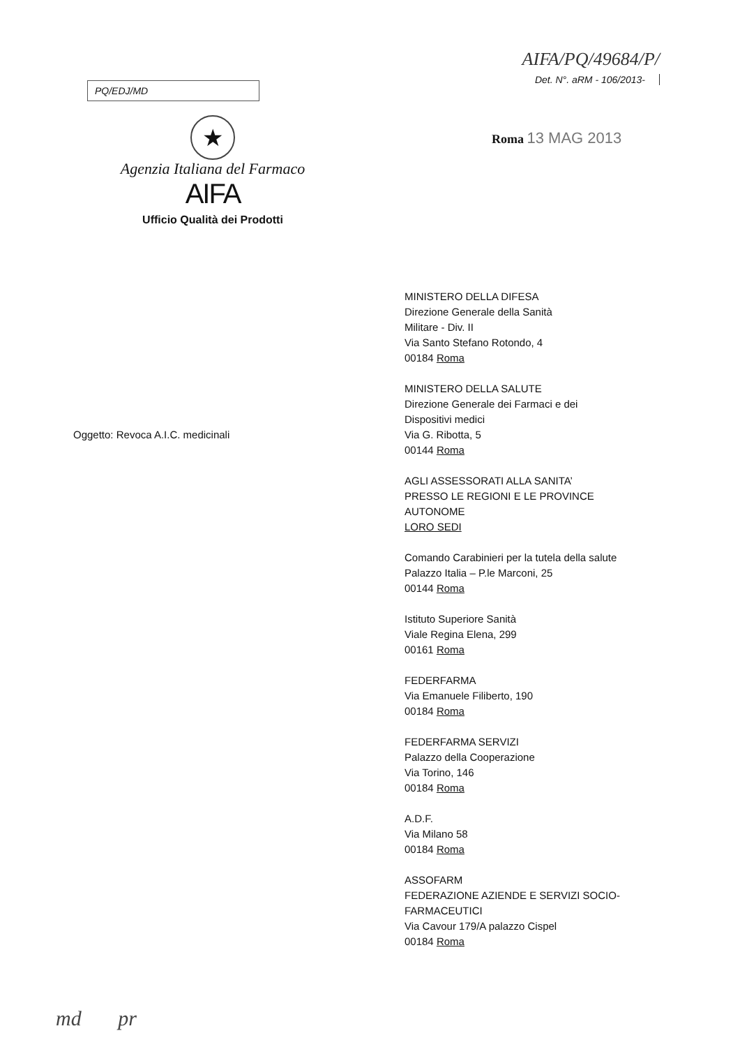PQ/EDJ/MD
AIFA/PQ/49684/P/
Det. N°. aRM - 106/2013-
★
Agenzia Italiana del Farmaco
AIFA
Ufficio Qualità dei Prodotti
Roma 13 MAG 2013
Oggetto: Revoca A.I.C. medicinali
MINISTERO DELLA DIFESA
Direzione Generale della Sanità
Militare - Div. II
Via Santo Stefano Rotondo, 4
00184 Roma
MINISTERO DELLA SALUTE
Direzione Generale dei Farmaci e dei
Dispositivi medici
Via G. Ribotta, 5
00144 Roma
AGLI ASSESSORATI ALLA SANITA’
PRESSO LE REGIONI E LE PROVINCE
AUTONOME
LORO SEDI
Comando Carabinieri per la tutela della salute
Palazzo Italia – P.le Marconi, 25
00144 Roma
Istituto Superiore Sanità
Viale Regina Elena, 299
00161 Roma
FEDERFARMA
Via Emanuele Filiberto, 190
00184 Roma
FEDERFARMA SERVIZI
Palazzo della Cooperazione
Via Torino, 146
00184 Roma
A.D.F.
Via Milano 58
00184 Roma
ASSOFARM
FEDERAZIONE AZIENDE E SERVIZI SOCIO-
FARMACEUTICI
Via Cavour 179/A palazzo Cispel
00184 Roma
md pr